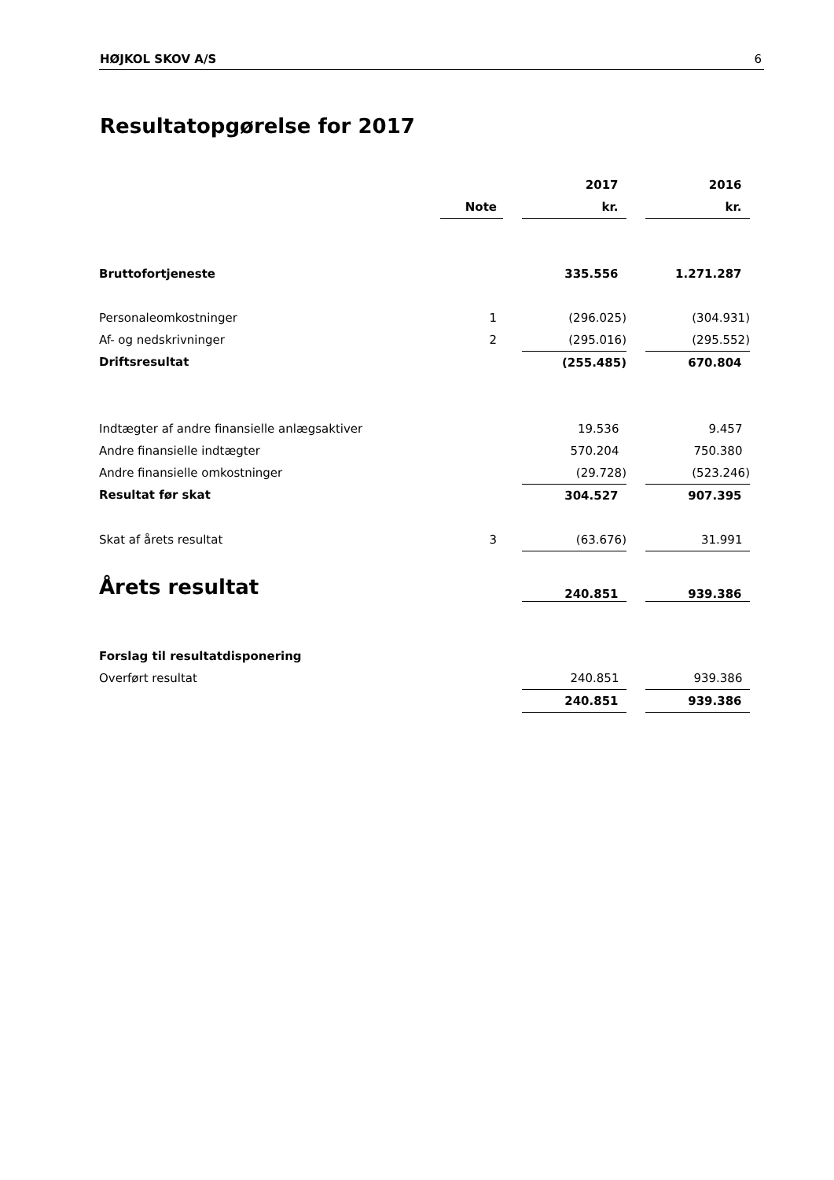HØJKOL SKOV A/S 6
Resultatopgørelse for 2017
| | | | 2017 | | 2016 |
| | Note | | kr. | | kr. |
| Bruttofortjeneste | | | 335.556 | | 1.271.287 |
| Personaleomkostninger | 1 | | (296.025) | | (304.931) |
| Af- og nedskrivninger | 2 | | (295.016) | | (295.552) |
| Driftsresultat | | | (255.485) | | 670.804 |
| Indtægter af andre finansielle anlægsaktiver | | | 19.536 | | 9.457 |
| Andre finansielle indtægter | | | 570.204 | | 750.380 |
| Andre finansielle omkostninger | | | (29.728) | | (523.246) |
| Resultat før skat | | | 304.527 | | 907.395 |
| Skat af årets resultat | 3 | | (63.676) | | 31.991 |
| Årets resultat | | | 240.851 | | 939.386 |
| Forslag til resultatdisponering | | | | | |
| Overført resultat | | | 240.851 | | 939.386 |
| | | | 240.851 | | 939.386 |